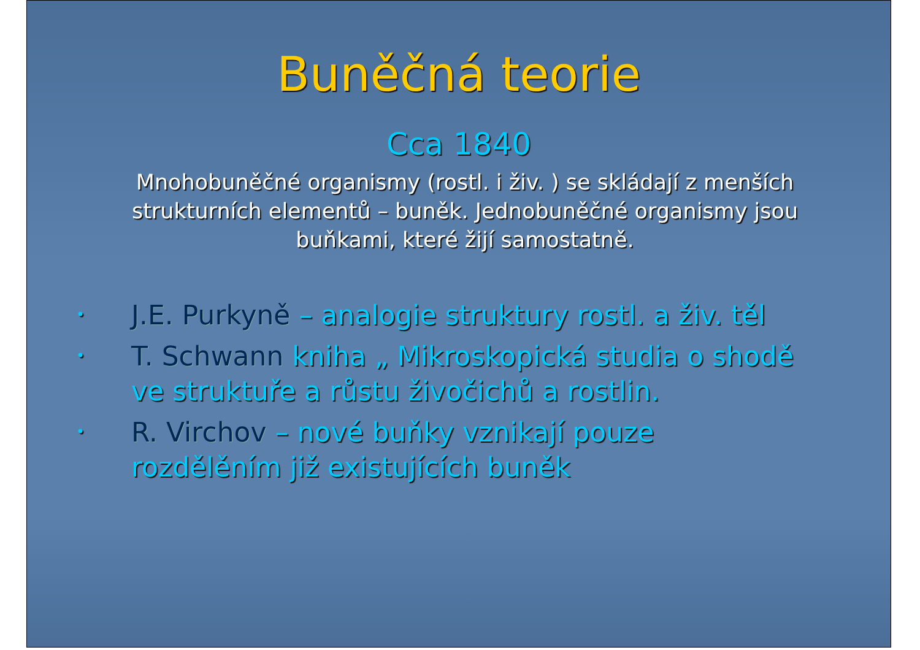Buněčná teorie
Cca 1840
Mnohobuněčné organismy (rostl. i živ. ) se skládají z menších strukturních elementů – buněk. Jednobuněčné organismy jsou buňkami, které žijí samostatně.
• J.E. Purkyně – analogie struktury rostl. a živ. těl
• T. Schwann kniha „ Mikroskopická studia o shodě ve struktuře a růstu živočichů a rostlin.
• R. Virchov – nové buňky vznikají pouze rozdělěním již existujících buněk